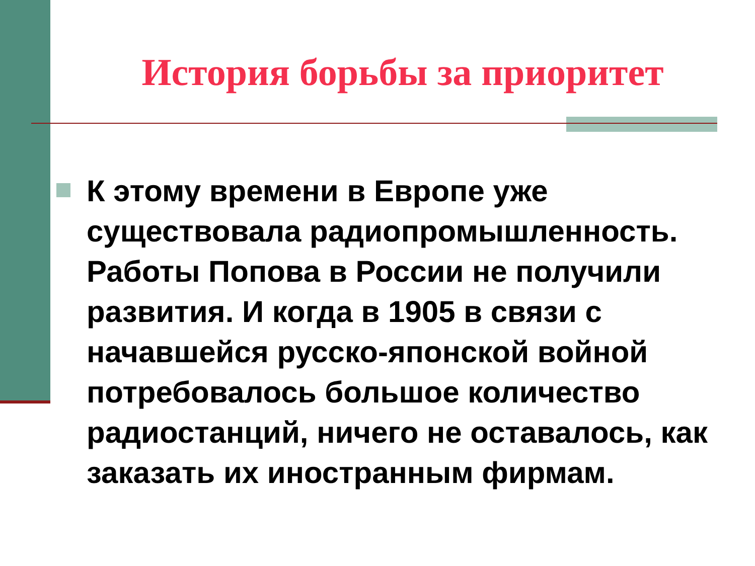История борьбы за приоритет
К этому времени в Европе уже существовала радиопромышленность. Работы Попова в России не получили развития. И когда в 1905 в связи с начавшейся русско-японской войной потребовалось большое количество радиостанций, ничего не оставалось, как заказать их иностранным фирмам.